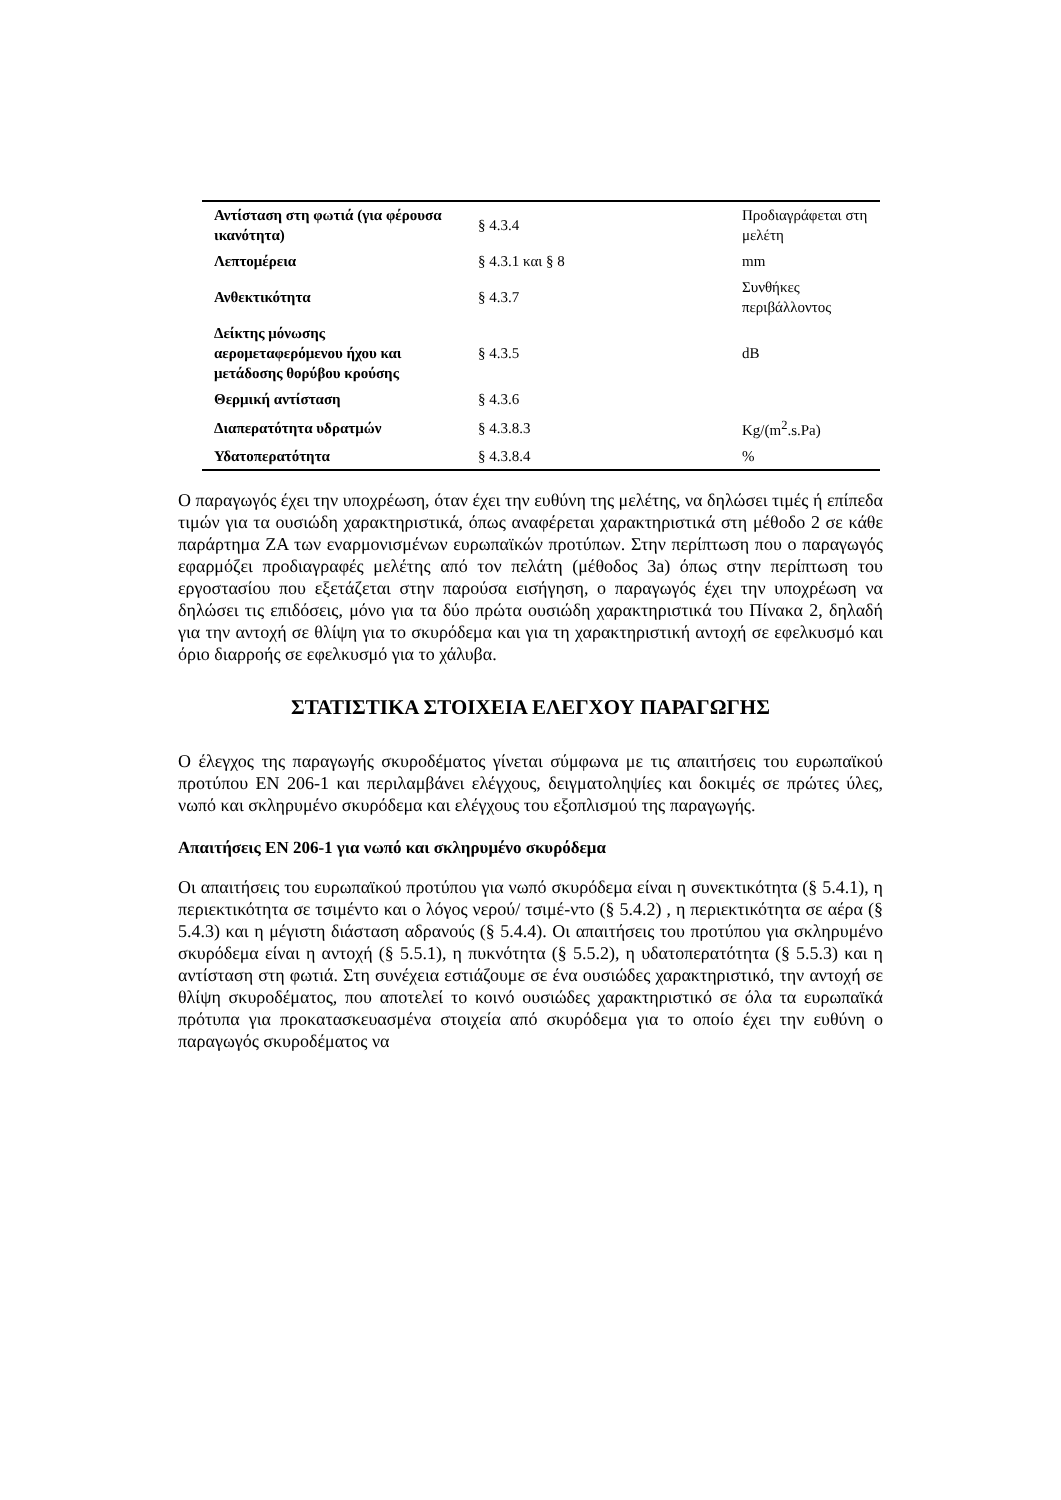| Αντίσταση στη φωτιά (για φέρουσα ικανότητα) | § 4.3.4 | Προδιαγράφεται στη μελέτη |
| Λεπτομέρεια | § 4.3.1 και § 8 | mm |
| Ανθεκτικότητα | § 4.3.7 | Συνθήκες περιβάλλοντος |
| Δείκτης μόνωσης αερομεταφερόμενου ήχου και μετάδοσης θορύβου κρούσης | § 4.3.5 | dB |
| Θερμική αντίσταση | § 4.3.6 | |
| Διαπερατότητα υδρατμών | § 4.3.8.3 | Kg/(m<sup>2</sup>.s.Pa) |
| Υδατοπερατότητα | § 4.3.8.4 | % |
Ο παραγωγός έχει την υποχρέωση, όταν έχει την ευθύνη της μελέτης, να δηλώσει τιμές ή επίπεδα τιμών για τα ουσιώδη χαρακτηριστικά, όπως αναφέρεται χαρακτηριστικά στη μέθοδο 2 σε κάθε παράρτημα ΖΑ των εναρμονισμένων ευρωπαϊκών προτύπων. Στην περίπτωση που ο παραγωγός εφαρμόζει προδιαγραφές μελέτης από τον πελάτη (μέθοδος 3a) όπως στην περίπτωση του εργοστασίου που εξετάζεται στην παρούσα εισήγηση, ο παραγωγός έχει την υποχρέωση να δηλώσει τις επιδόσεις, μόνο για τα δύο πρώτα ουσιώδη χαρακτηριστικά του Πίνακα 2, δηλαδή για την αντοχή σε θλίψη για το σκυρόδεμα και για τη χαρακτηριστική αντοχή σε εφελκυσμό και όριο διαρροής σε εφελκυσμό για το χάλυβα.
ΣΤΑΤΙΣΤΙΚΑ ΣΤΟΙΧΕΙΑ ΕΛΕΓΧΟΥ ΠΑΡΑΓΩΓΗΣ
Ο έλεγχος της παραγωγής σκυροδέματος γίνεται σύμφωνα με τις απαιτήσεις του ευρωπαϊκού προτύπου EN 206-1 και περιλαμβάνει ελέγχους, δειγματοληψίες και δοκιμές σε πρώτες ύλες, νωπό και σκληρυμένο σκυρόδεμα και ελέγχους του εξοπλισμού της παραγωγής.
Απαιτήσεις EN 206-1 για νωπό και σκληρυμένο σκυρόδεμα
Οι απαιτήσεις του ευρωπαϊκού προτύπου για νωπό σκυρόδεμα είναι η συνεκτικότητα (§ 5.4.1), η περιεκτικότητα σε τσιμέντο και ο λόγος νερού/ τσιμέ-ντο (§ 5.4.2) , η περιεκτικότητα σε αέρα (§ 5.4.3) και η μέγιστη διάσταση αδρανούς (§ 5.4.4). Οι απαιτήσεις του προτύπου για σκληρυμένο σκυρόδεμα είναι η αντοχή (§ 5.5.1), η πυκνότητα (§ 5.5.2), η υδατοπερατότητα (§ 5.5.3) και η αντίσταση στη φωτιά. Στη συνέχεια εστιάζουμε σε ένα ουσιώδες χαρακτηριστικό, την αντοχή σε θλίψη σκυροδέματος, που αποτελεί το κοινό ουσιώδες χαρακτηριστικό σε όλα τα ευρωπαϊκά πρότυπα για προκατασκευασμένα στοιχεία από σκυρόδεμα για το οποίο έχει την ευθύνη ο παραγωγός σκυροδέματος να